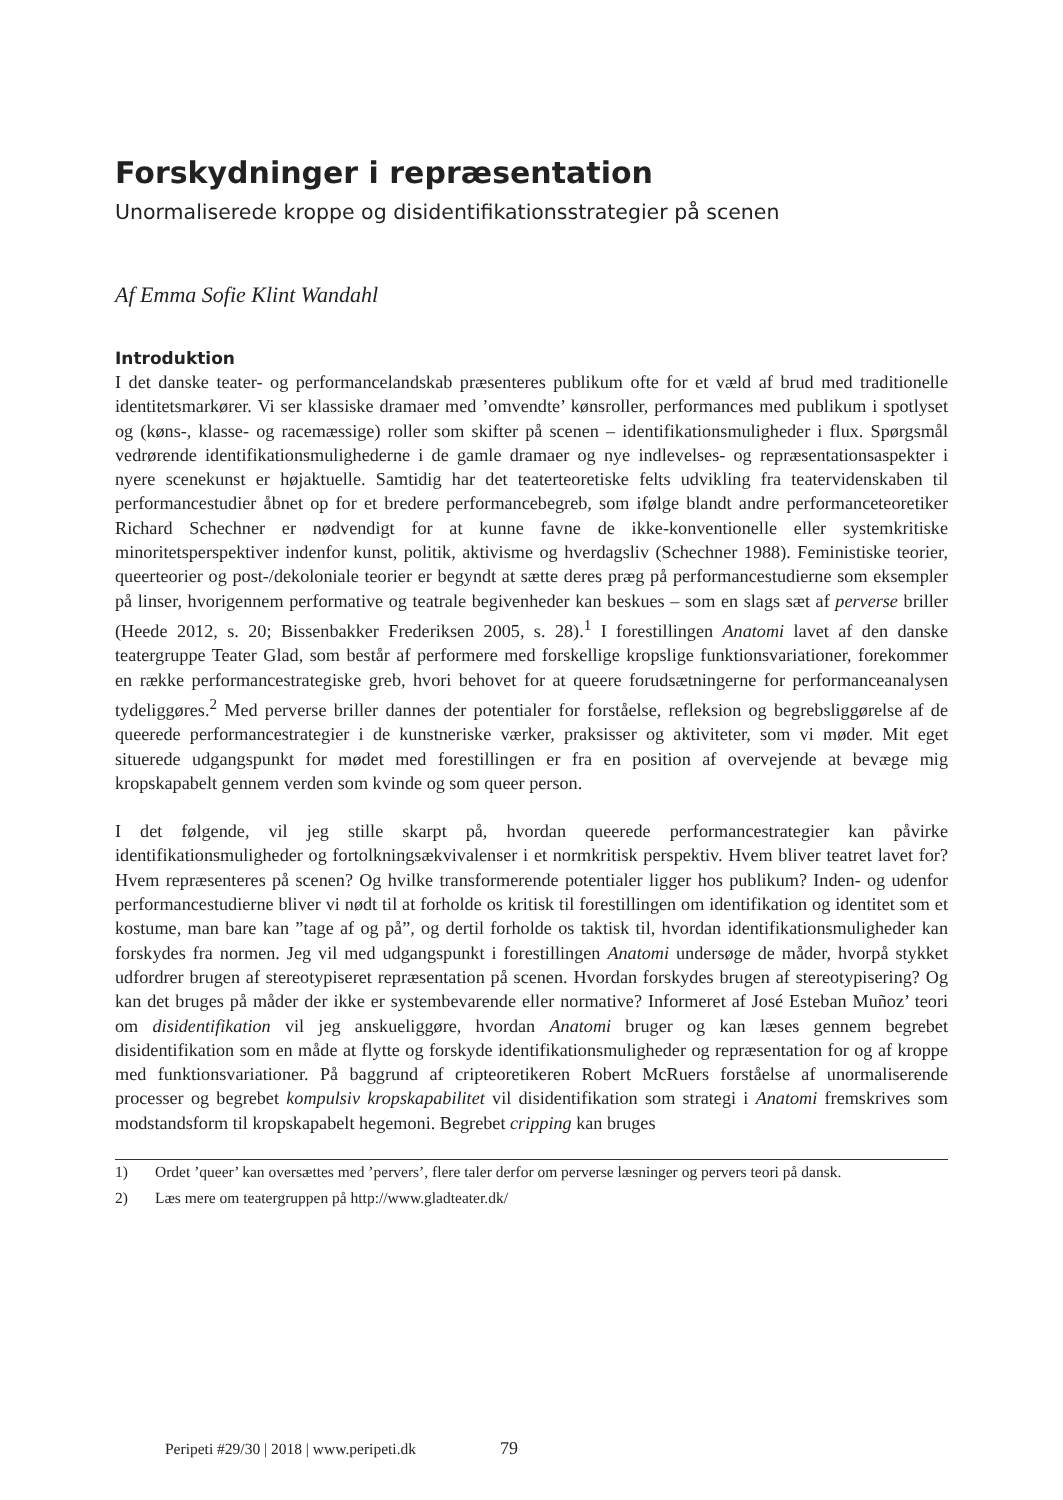Forskydninger i repræsentation
Unormaliserede kroppe og disidentifikationsstrategier på scenen
Af Emma Sofie Klint Wandahl
Introduktion
I det danske teater- og performancelandskab præsenteres publikum ofte for et væld af brud med traditionelle identitetsmarkører. Vi ser klassiske dramaer med ’omvendte’ kønsroller, performances med publikum i spotlyset og (køns-, klasse- og racemæssige) roller som skifter på scenen – identifikationsmuligheder i flux. Spørgsmål vedrørende identifikationsmulighederne i de gamle dramaer og nye indlevelses- og repræsentationsaspekter i nyere scenekunst er højaktuelle. Samtidig har det teaterteoretiske felts udvikling fra teatervidenskaben til performancestudier åbnet op for et bredere performancebegreb, som ifølge blandt andre performanceteoretiker Richard Schechner er nødvendigt for at kunne favne de ikke-konventionelle eller systemkritiske minoritetsperspektiver indenfor kunst, politik, aktivisme og hverdagsliv (Schechner 1988). Feministiske teorier, queerteorier og post-/dekoloniale teorier er begyndt at sætte deres præg på performancestudierne som eksempler på linser, hvorigennem performative og teatrale begivenheder kan beskues – som en slags sæt af perverse briller (Heede 2012, s. 20; Bissenbakker Frederiksen 2005, s. 28).<sup>1</sup> I forestillingen Anatomi lavet af den danske teatergruppe Teater Glad, som består af performere med forskellige kropslige funktionsvariationer, forekommer en række performancestrategiske greb, hvori behovet for at queere forudsætningerne for performanceanalysen tydeliggøres.<sup>2</sup> Med perverse briller dannes der potentialer for forståelse, refleksion og begrebsliggørelse af de queerede performancestrategier i de kunstneriske værker, praksisser og aktiviteter, som vi møder. Mit eget situerede udgangspunkt for mødet med forestillingen er fra en position af overvejende at bevæge mig kropskapabelt gennem verden som kvinde og som queer person.
I det følgende, vil jeg stille skarpt på, hvordan queerede performancestrategier kan påvirke identifikationsmuligheder og fortolkningsækvivalenser i et normkritisk perspektiv. Hvem bliver teatret lavet for? Hvem repræsenteres på scenen? Og hvilke transformerende potentialer ligger hos publikum? Inden- og udenfor performancestudierne bliver vi nødt til at forholde os kritisk til forestillingen om identifikation og identitet som et kostume, man bare kan ”tage af og på”, og dertil forholde os taktisk til, hvordan identifikationsmuligheder kan forskydes fra normen. Jeg vil med udgangspunkt i forestillingen Anatomi undersøge de måder, hvorpå stykket udfordrer brugen af stereotypiseret repræsentation på scenen. Hvordan forskydes brugen af stereotypisering? Og kan det bruges på måder der ikke er systembevarende eller normative? Informeret af José Esteban Muñoz’ teori om disidentifikation vil jeg anskueliggøre, hvordan Anatomi bruger og kan læses gennem begrebet disidentifikation som en måde at flytte og forskyde identifikationsmuligheder og repræsentation for og af kroppe med funktionsvariationer. På baggrund af cripteoretikeren Robert McRuers forståelse af unormaliserende processer og begrebet kompulsiv kropskapabilitet vil disidentifikation som strategi i Anatomi fremskrives som modstandsform til kropskapabelt hegemoni. Begrebet cripping kan bruges
1) Ordet ’queer’ kan oversættes med ’pervers’, flere taler derfor om perverse læsninger og pervers teori på dansk.
2) Læs mere om teatergruppen på http://www.gladteater.dk/
Peripeti #29/30 | 2018 | www.peripeti.dk 79